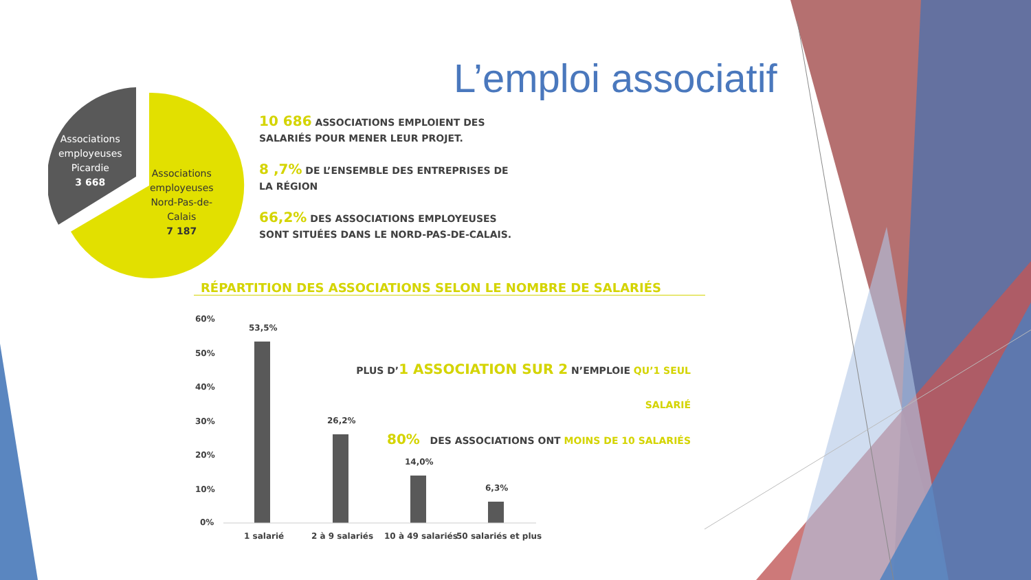L’emploi associatif
Associations
employeuses
Picardie
3 668
Associations
employeuses
Nord-Pas-de-
Calais
7 187
10 686 ASSOCIATIONS EMPLOIENT DES SALARIÉS POUR MENER LEUR PROJET.
8 ,7% DE L’ENSEMBLE DES ENTREPRISES DE LA RÉGION
66,2% DES ASSOCIATIONS EMPLOYEUSES SONT SITUÉES DANS LE NORD-PAS-DE-CALAIS.
RÉPARTITION DES ASSOCIATIONS SELON LE NOMBRE DE SALARIÉS
PLUS D’1 ASSOCIATION SUR 2 N’EMPLOIE QU’1 SEUL SALARIÉ
80% DES ASSOCIATIONS ONT MOINS DE 10 SALARIÉS
60%
50%
40%
30%
20%
10%
0%
53,5%
26,2%
14,0%
6,3%
1 salarié 2 à 9 salariés 10 à 49 salariés 50 salariés et plus